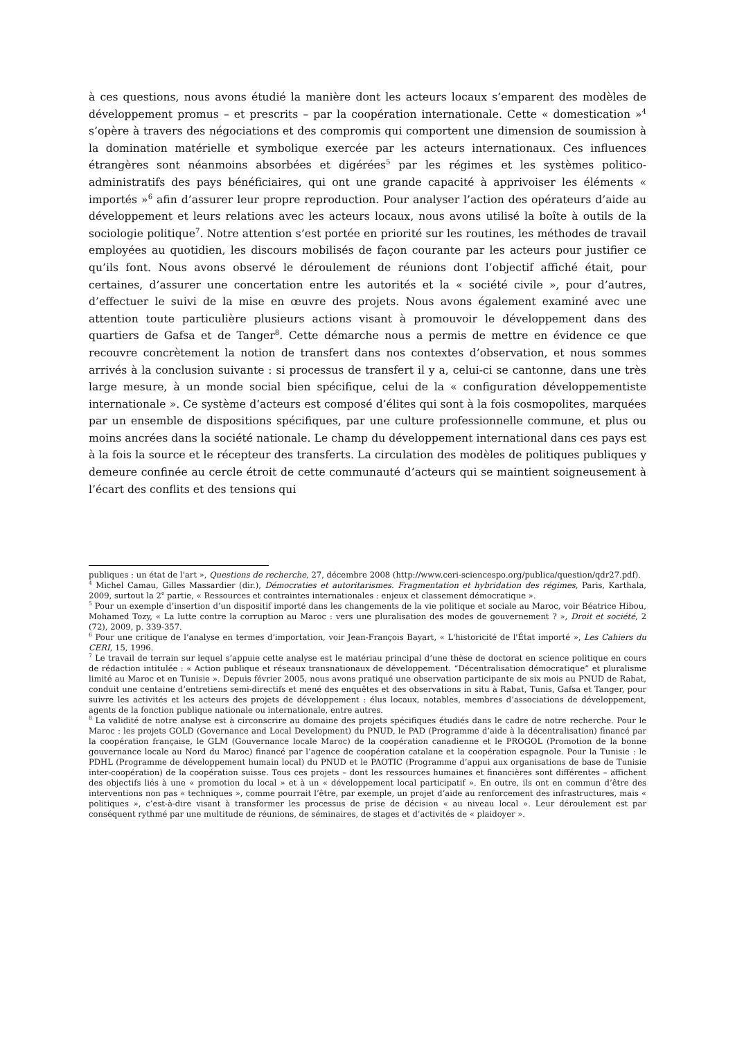à ces questions, nous avons étudié la manière dont les acteurs locaux s’emparent des modèles de développement promus – et prescrits – par la coopération internationale. Cette « domestication »<sup>4</sup> s’opère à travers des négociations et des compromis qui comportent une dimension de soumission à la domination matérielle et symbolique exercée par les acteurs internationaux. Ces influences étrangères sont néanmoins absorbées et digérées<sup>5</sup> par les régimes et les systèmes politico-administratifs des pays bénéficiaires, qui ont une grande capacité à apprivoiser les éléments « importés »<sup>6</sup> afin d’assurer leur propre reproduction. Pour analyser l’action des opérateurs d’aide au développement et leurs relations avec les acteurs locaux, nous avons utilisé la boîte à outils de la sociologie politique<sup>7</sup>. Notre attention s’est portée en priorité sur les routines, les méthodes de travail employées au quotidien, les discours mobilisés de façon courante par les acteurs pour justifier ce qu’ils font. Nous avons observé le déroulement de réunions dont l’objectif affiché était, pour certaines, d’assurer une concertation entre les autorités et la « société civile », pour d’autres, d’effectuer le suivi de la mise en œuvre des projets. Nous avons également examiné avec une attention toute particulière plusieurs actions visant à promouvoir le développement dans des quartiers de Gafsa et de Tanger<sup>8</sup>. Cette démarche nous a permis de mettre en évidence ce que recouvre concrètement la notion de transfert dans nos contextes d’observation, et nous sommes arrivés à la conclusion suivante : si processus de transfert il y a, celui-ci se cantonne, dans une très large mesure, à un monde social bien spécifique, celui de la « configuration développementiste internationale ». Ce système d’acteurs est composé d’élites qui sont à la fois cosmopolites, marquées par un ensemble de dispositions spécifiques, par une culture professionnelle commune, et plus ou moins ancrées dans la société nationale. Le champ du développement international dans ces pays est à la fois la source et le récepteur des transferts. La circulation des modèles de politiques publiques y demeure confinée au cercle étroit de cette communauté d’acteurs qui se maintient soigneusement à l’écart des conflits et des tensions qui
publiques : un état de l'art », Questions de recherche, 27, décembre 2008 (http://www.ceri-sciencespo.org/publica/question/qdr27.pdf).
<sup>4</sup> Michel Camau, Gilles Massardier (dir.), Démocraties et autoritarismes. Fragmentation et hybridation des régimes, Paris, Karthala, 2009, surtout la 2<sup>e</sup> partie, « Ressources et contraintes internationales : enjeux et classement démocratique ».
<sup>5</sup> Pour un exemple d’insertion d’un dispositif importé dans les changements de la vie politique et sociale au Maroc, voir Béatrice Hibou, Mohamed Tozy, « La lutte contre la corruption au Maroc : vers une pluralisation des modes de gouvernement ? », Droit et société, 2 (72), 2009, p. 339-357.
<sup>6</sup> Pour une critique de l’analyse en termes d’importation, voir Jean-François Bayart, « L'historicité de l'État importé », Les Cahiers du CERI, 15, 1996.
<sup>7</sup> Le travail de terrain sur lequel s’appuie cette analyse est le matériau principal d’une thèse de doctorat en science politique en cours de rédaction intitulée : « Action publique et réseaux transnationaux de développement. “Décentralisation démocratique” et pluralisme limité au Maroc et en Tunisie ». Depuis février 2005, nous avons pratiqué une observation participante de six mois au PNUD de Rabat, conduit une centaine d’entretiens semi-directifs et mené des enquêtes et des observations in situ à Rabat, Tunis, Gafsa et Tanger, pour suivre les activités et les acteurs des projets de développement : élus locaux, notables, membres d’associations de développement, agents de la fonction publique nationale ou internationale, entre autres.
<sup>8</sup> La validité de notre analyse est à circonscrire au domaine des projets spécifiques étudiés dans le cadre de notre recherche. Pour le Maroc : les projets GOLD (Governance and Local Development) du PNUD, le PAD (Programme d’aide à la décentralisation) financé par la coopération française, le GLM (Gouvernance locale Maroc) de la coopération canadienne et le PROGOL (Promotion de la bonne gouvernance locale au Nord du Maroc) financé par l’agence de coopération catalane et la coopération espagnole. Pour la Tunisie : le PDHL (Programme de développement humain local) du PNUD et le PAOTIC (Programme d’appui aux organisations de base de Tunisie inter-coopération) de la coopération suisse. Tous ces projets – dont les ressources humaines et financières sont différentes – affichent des objectifs liés à une « promotion du local » et à un « développement local participatif ». En outre, ils ont en commun d’être des interventions non pas « techniques », comme pourrait l’être, par exemple, un projet d’aide au renforcement des infrastructures, mais « politiques », c’est-à-dire visant à transformer les processus de prise de décision « au niveau local ». Leur déroulement est par conséquent rythmé par une multitude de réunions, de séminaires, de stages et d’activités de « plaidoyer ».